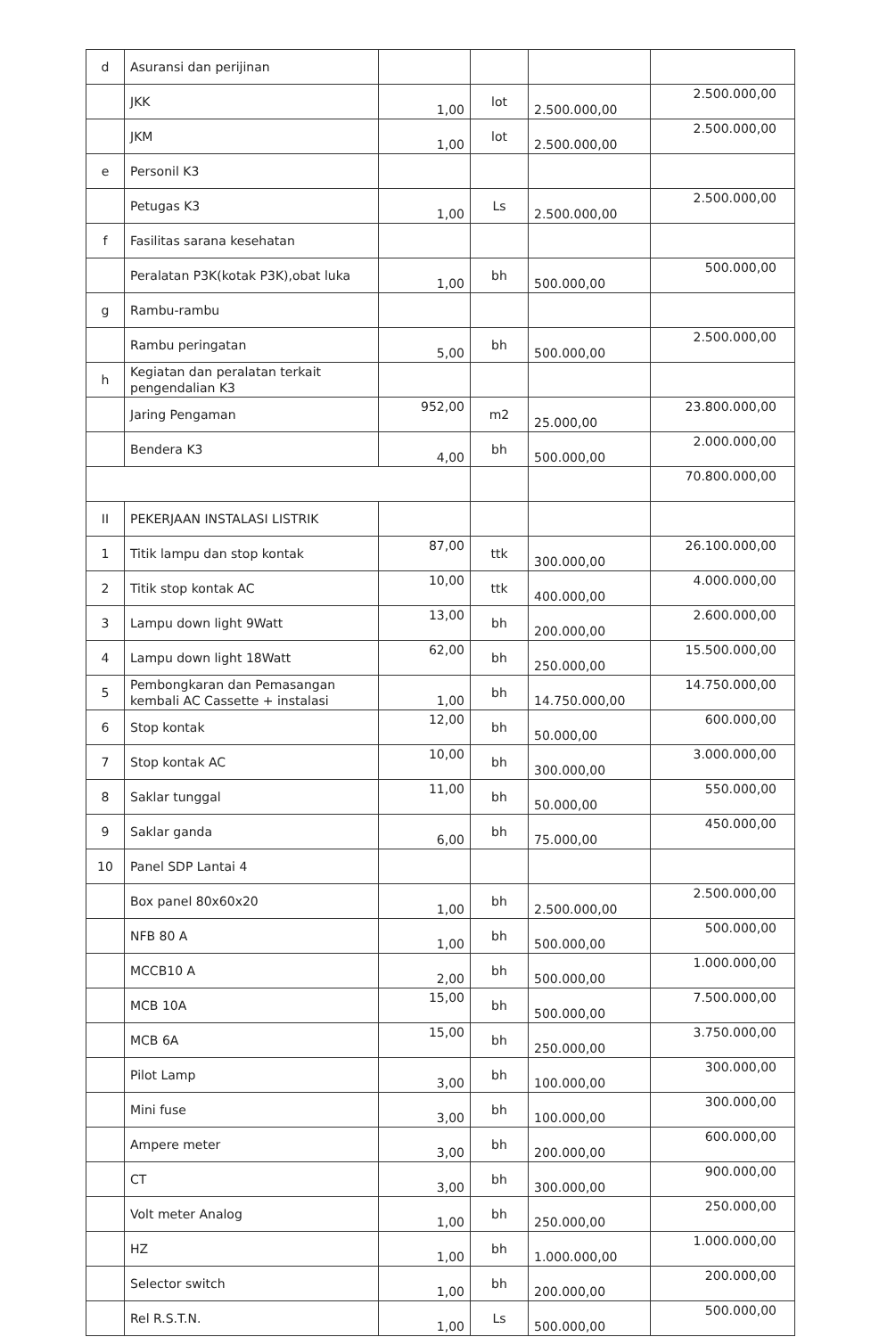| d | Asuransi dan perijinan | | | | |
| | JKK | 1,00 | lot | 2.500.000,00 | 2.500.000,00 |
| | JKM | 1,00 | lot | 2.500.000,00 | 2.500.000,00 |
| e | Personil K3 | | | | |
| | Petugas K3 | 1,00 | Ls | 2.500.000,00 | 2.500.000,00 |
| f | Fasilitas sarana kesehatan | | | | |
| | Peralatan P3K(kotak P3K),obat luka | 1,00 | bh | 500.000,00 | 500.000,00 |
| g | Rambu-rambu | | | | |
| | Rambu peringatan | 5,00 | bh | 500.000,00 | 2.500.000,00 |
| h | Kegiatan dan peralatan terkait pengendalian K3 | | | | |
| | Jaring Pengaman | 952,00 | m2 | 25.000,00 | 23.800.000,00 |
| | Bendera K3 | 4,00 | bh | 500.000,00 | 2.000.000,00 |
| | | | | | 70.800.000,00 |
| II | PEKERJAAN INSTALASI LISTRIK | | | | |
| 1 | Titik lampu dan stop kontak | 87,00 | ttk | 300.000,00 | 26.100.000,00 |
| 2 | Titik stop kontak AC | 10,00 | ttk | 400.000,00 | 4.000.000,00 |
| 3 | Lampu down light 9Watt | 13,00 | bh | 200.000,00 | 2.600.000,00 |
| 4 | Lampu down light 18Watt | 62,00 | bh | 250.000,00 | 15.500.000,00 |
| 5 | Pembongkaran dan Pemasangan kembali AC Cassette + instalasi | 1,00 | bh | 14.750.000,00 | 14.750.000,00 |
| 6 | Stop kontak | 12,00 | bh | 50.000,00 | 600.000,00 |
| 7 | Stop kontak AC | 10,00 | bh | 300.000,00 | 3.000.000,00 |
| 8 | Saklar tunggal | 11,00 | bh | 50.000,00 | 550.000,00 |
| 9 | Saklar ganda | 6,00 | bh | 75.000,00 | 450.000,00 |
| 10 | Panel SDP Lantai 4 | | | | |
| | Box panel 80x60x20 | 1,00 | bh | 2.500.000,00 | 2.500.000,00 |
| | NFB 80 A | 1,00 | bh | 500.000,00 | 500.000,00 |
| | MCCB10 A | 2,00 | bh | 500.000,00 | 1.000.000,00 |
| | MCB 10A | 15,00 | bh | 500.000,00 | 7.500.000,00 |
| | MCB 6A | 15,00 | bh | 250.000,00 | 3.750.000,00 |
| | Pilot Lamp | 3,00 | bh | 100.000,00 | 300.000,00 |
| | Mini fuse | 3,00 | bh | 100.000,00 | 300.000,00 |
| | Ampere meter | 3,00 | bh | 200.000,00 | 600.000,00 |
| | CT | 3,00 | bh | 300.000,00 | 900.000,00 |
| | Volt meter Analog | 1,00 | bh | 250.000,00 | 250.000,00 |
| | HZ | 1,00 | bh | 1.000.000,00 | 1.000.000,00 |
| | Selector switch | 1,00 | bh | 200.000,00 | 200.000,00 |
| | Rel R.S.T.N. | 1,00 | Ls | 500.000,00 | 500.000,00 |